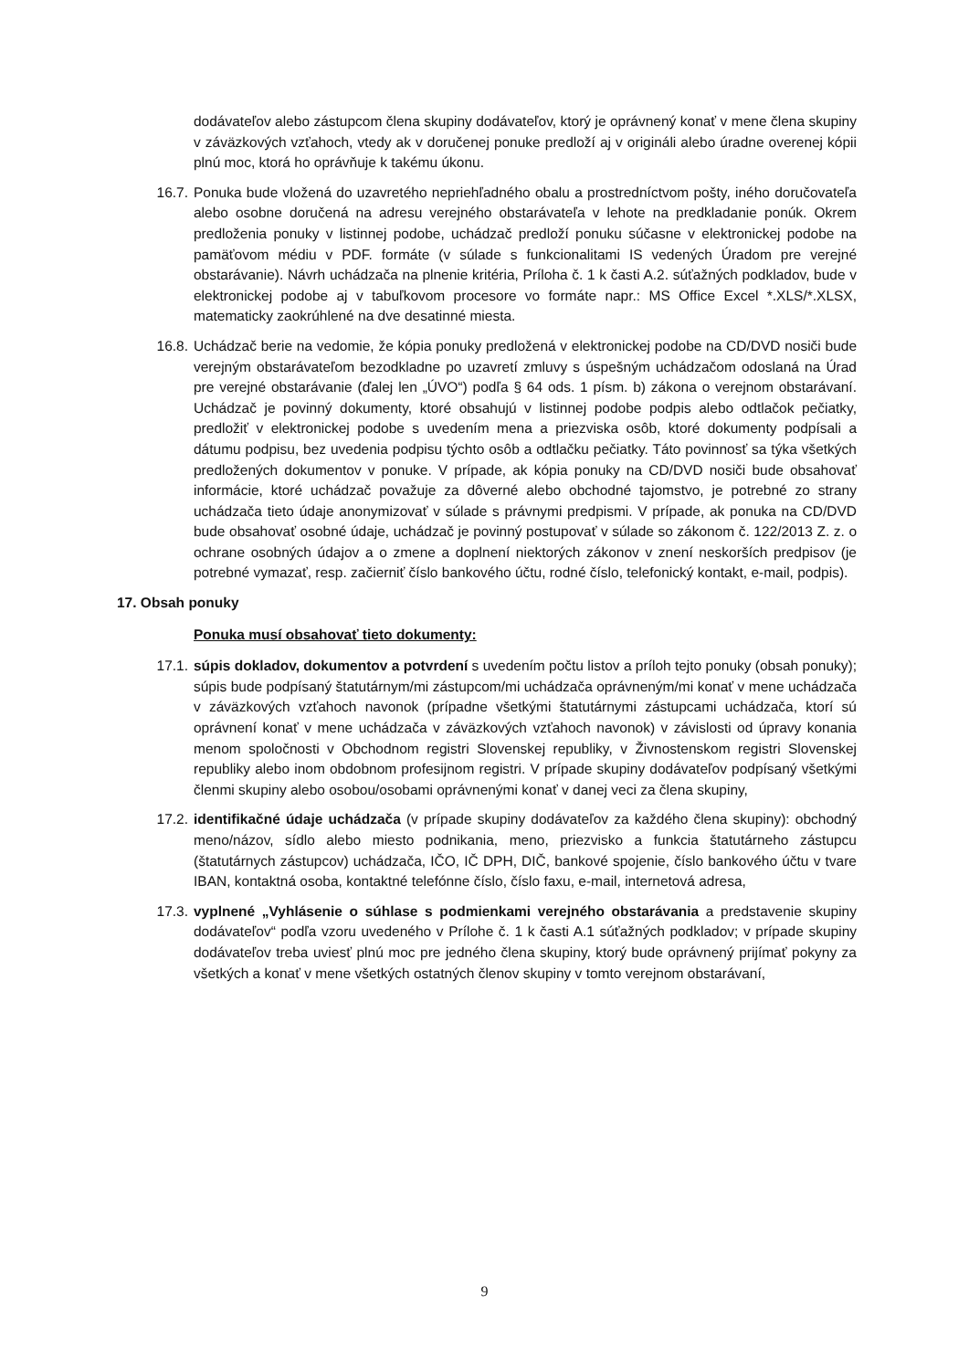dodávateľov alebo zástupcom člena skupiny dodávateľov, ktorý je oprávnený konať v mene člena skupiny v záväzkových vzťahoch, vtedy ak v doručenej ponuke predloží aj v origináli alebo úradne overenej kópii plnú moc, ktorá ho oprávňuje k takému úkonu.
16.7. Ponuka bude vložená do uzavretého nepriehľadného obalu a prostredníctvom pošty, iného doručovateľa alebo osobne doručená na adresu verejného obstarávateľa v lehote na predkladanie ponúk. Okrem predloženia ponuky v listinnej podobe, uchádzač predloží ponuku súčasne v elektronickej podobe na pamäťovom médiu v PDF. formáte (v súlade s funkcionalitami IS vedených Úradom pre verejné obstarávanie). Návrh uchádzača na plnenie kritéria, Príloha č. 1 k časti A.2. súťažných podkladov, bude v elektronickej podobe aj v tabuľkovom procesore vo formáte napr.: MS Office Excel *.XLS/*.XLSX, matematicky zaokrúhlené na dve desatinné miesta.
16.8. Uchádzač berie na vedomie, že kópia ponuky predložená v elektronickej podobe na CD/DVD nosiči bude verejným obstarávateľom bezodkladne po uzavretí zmluvy s úspešným uchádzačom odoslaná na Úrad pre verejné obstarávanie (ďalej len „ÚVO“) podľa § 64 ods. 1 písm. b) zákona o verejnom obstarávaní. Uchádzač je povinný dokumenty, ktoré obsahujú v listinnej podobe podpis alebo odtlačok pečiatky, predložiť v elektronickej podobe s uvedením mena a priezviska osôb, ktoré dokumenty podpísali a dátumu podpisu, bez uvedenia podpisu týchto osôb a odtlačku pečiatky. Táto povinnosť sa týka všetkých predložených dokumentov v ponuke. V prípade, ak kópia ponuky na CD/DVD nosiči bude obsahovať informácie, ktoré uchádzač považuje za dôverné alebo obchodné tajomstvo, je potrebné zo strany uchádzača tieto údaje anonymizovať v súlade s právnymi predpismi. V prípade, ak ponuka na CD/DVD bude obsahovať osobné údaje, uchádzač je povinný postupovať v súlade so zákonom č. 122/2013 Z. z. o ochrane osobných údajov a o zmene a doplnení niektorých zákonov v znení neskorších predpisov (je potrebné vymazať, resp. začierniť číslo bankového účtu, rodné číslo, telefonický kontakt, e-mail, podpis).
17. Obsah ponuky
Ponuka musí obsahovať tieto dokumenty:
17.1. súpis dokladov, dokumentov a potvrdení s uvedením počtu listov a príloh tejto ponuky (obsah ponuky); súpis bude podpísaný štatutárnym/mi zástupcom/mi uchádzača oprávneným/mi konať v mene uchádzača v záväzkových vzťahoch navonok (prípadne všetkými štatutárnymi zástupcami uchádzača, ktorí sú oprávnení konať v mene uchádzača v záväzkových vzťahoch navonok) v závislosti od úpravy konania menom spoločnosti v Obchodnom registri Slovenskej republiky, v Živnostenskom registri Slovenskej republiky alebo inom obdobnom profesijnom registri. V prípade skupiny dodávateľov podpísaný všetkými členmi skupiny alebo osobou/osobami oprávnenými konať v danej veci za člena skupiny,
17.2. identifikačné údaje uchádzača (v prípade skupiny dodávateľov za každého člena skupiny): obchodný meno/názov, sídlo alebo miesto podnikania, meno, priezvisko a funkcia štatutárneho zástupcu (štatutárnych zástupcov) uchádzača, IČO, IČ DPH, DIČ, bankové spojenie, číslo bankového účtu v tvare IBAN, kontaktná osoba, kontaktné telefónne číslo, číslo faxu, e-mail, internetová adresa,
17.3. vyplnené „Vyhlásenie o súhlase s podmienkami verejného obstarávania a predstavenie skupiny dodávateľov“ podľa vzoru uvedeného v Prílohe č. 1 k časti A.1 súťažných podkladov; v prípade skupiny dodávateľov treba uviesť plnú moc pre jedného člena skupiny, ktorý bude oprávnený prijímať pokyny za všetkých a konať v mene všetkých ostatných členov skupiny v tomto verejnom obstarávaní,
9